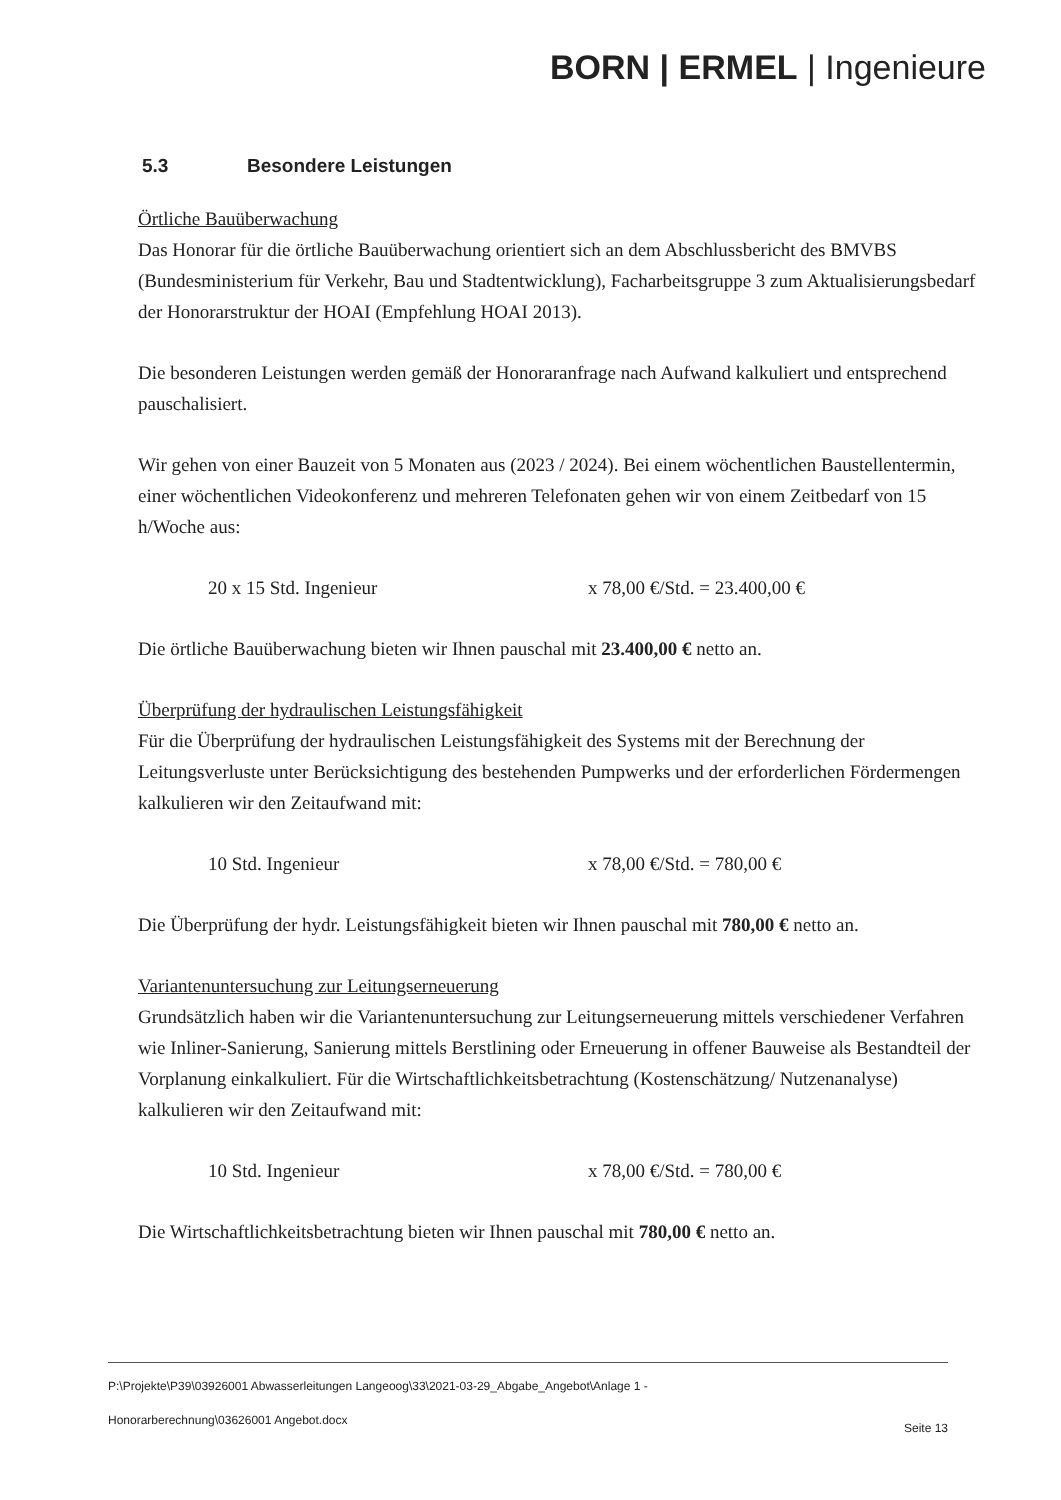BORN | ERMEL | Ingenieure
5.3 Besondere Leistungen
Örtliche Bauüberwachung
Das Honorar für die örtliche Bauüberwachung orientiert sich an dem Abschlussbericht des BMVBS (Bundesministerium für Verkehr, Bau und Stadtentwicklung), Facharbeitsgruppe 3 zum Aktualisierungsbedarf der Honorarstruktur der HOAI (Empfehlung HOAI 2013).
Die besonderen Leistungen werden gemäß der Honoraranfrage nach Aufwand kalkuliert und entsprechend pauschalisiert.
Wir gehen von einer Bauzeit von 5 Monaten aus (2023 / 2024). Bei einem wöchentlichen Baustellentermin, einer wöchentlichen Videokonferenz und mehreren Telefonaten gehen wir von einem Zeitbedarf von 15 h/Woche aus:
20 x 15 Std. Ingenieur x 78,00 €/Std. = 23.400,00 €
Die örtliche Bauüberwachung bieten wir Ihnen pauschal mit 23.400,00 € netto an.
Überprüfung der hydraulischen Leistungsfähigkeit
Für die Überprüfung der hydraulischen Leistungsfähigkeit des Systems mit der Berechnung der Leitungsverluste unter Berücksichtigung des bestehenden Pumpwerks und der erforderlichen Fördermengen kalkulieren wir den Zeitaufwand mit:
10 Std. Ingenieur x 78,00 €/Std. = 780,00 €
Die Überprüfung der hydr. Leistungsfähigkeit bieten wir Ihnen pauschal mit 780,00 € netto an.
Variantenuntersuchung zur Leitungserneuerung
Grundsätzlich haben wir die Variantenuntersuchung zur Leitungserneuerung mittels verschiedener Verfahren wie Inliner-Sanierung, Sanierung mittels Berstlining oder Erneuerung in offener Bauweise als Bestandteil der Vorplanung einkalkuliert. Für die Wirtschaftlichkeitsbetrachtung (Kostenschätzung/ Nutzenanalyse) kalkulieren wir den Zeitaufwand mit:
10 Std. Ingenieur x 78,00 €/Std. = 780,00 €
Die Wirtschaftlichkeitsbetrachtung bieten wir Ihnen pauschal mit 780,00 € netto an.
P:\Projekte\P39\03926001 Abwasserleitungen Langeoog\33\2021-03-29_Abgabe_Angebot\Anlage 1 -
Honorarberechnung\03626001 Angebot.docx
Seite 13